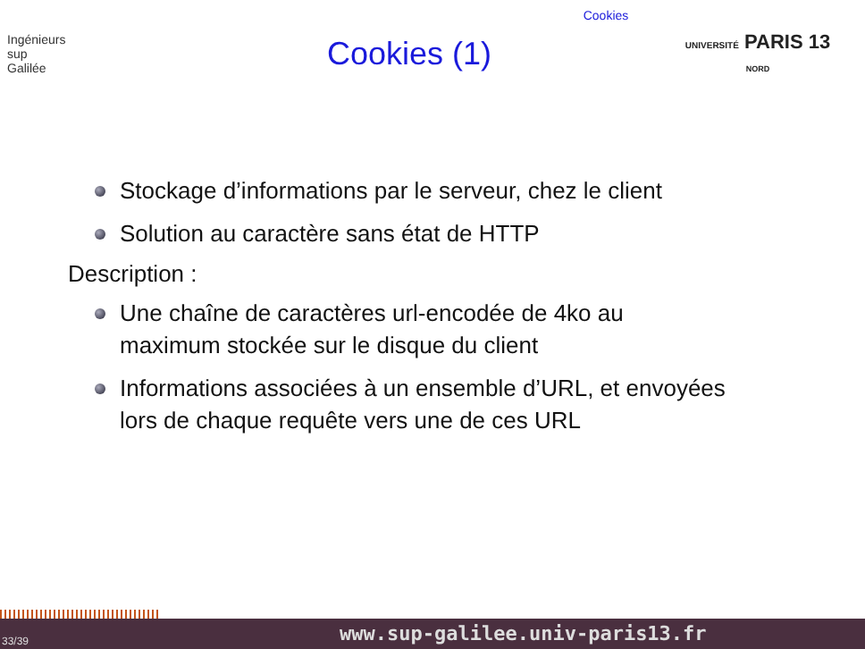Cookies
Ingénieurs
sup
Galilée
Cookies (1)
UNIVERSITÉ PARIS 13
NORD
Stockage d’informations par le serveur, chez le client
Solution au caractère sans état de HTTP
Description :
Une chaîne de caractères url-encodée de 4ko au
maximum stockée sur le disque du client
Informations associées à un ensemble d’URL, et envoyées
lors de chaque requête vers une de ces URL
33/39 www.sup-galilee.univ-paris13.fr